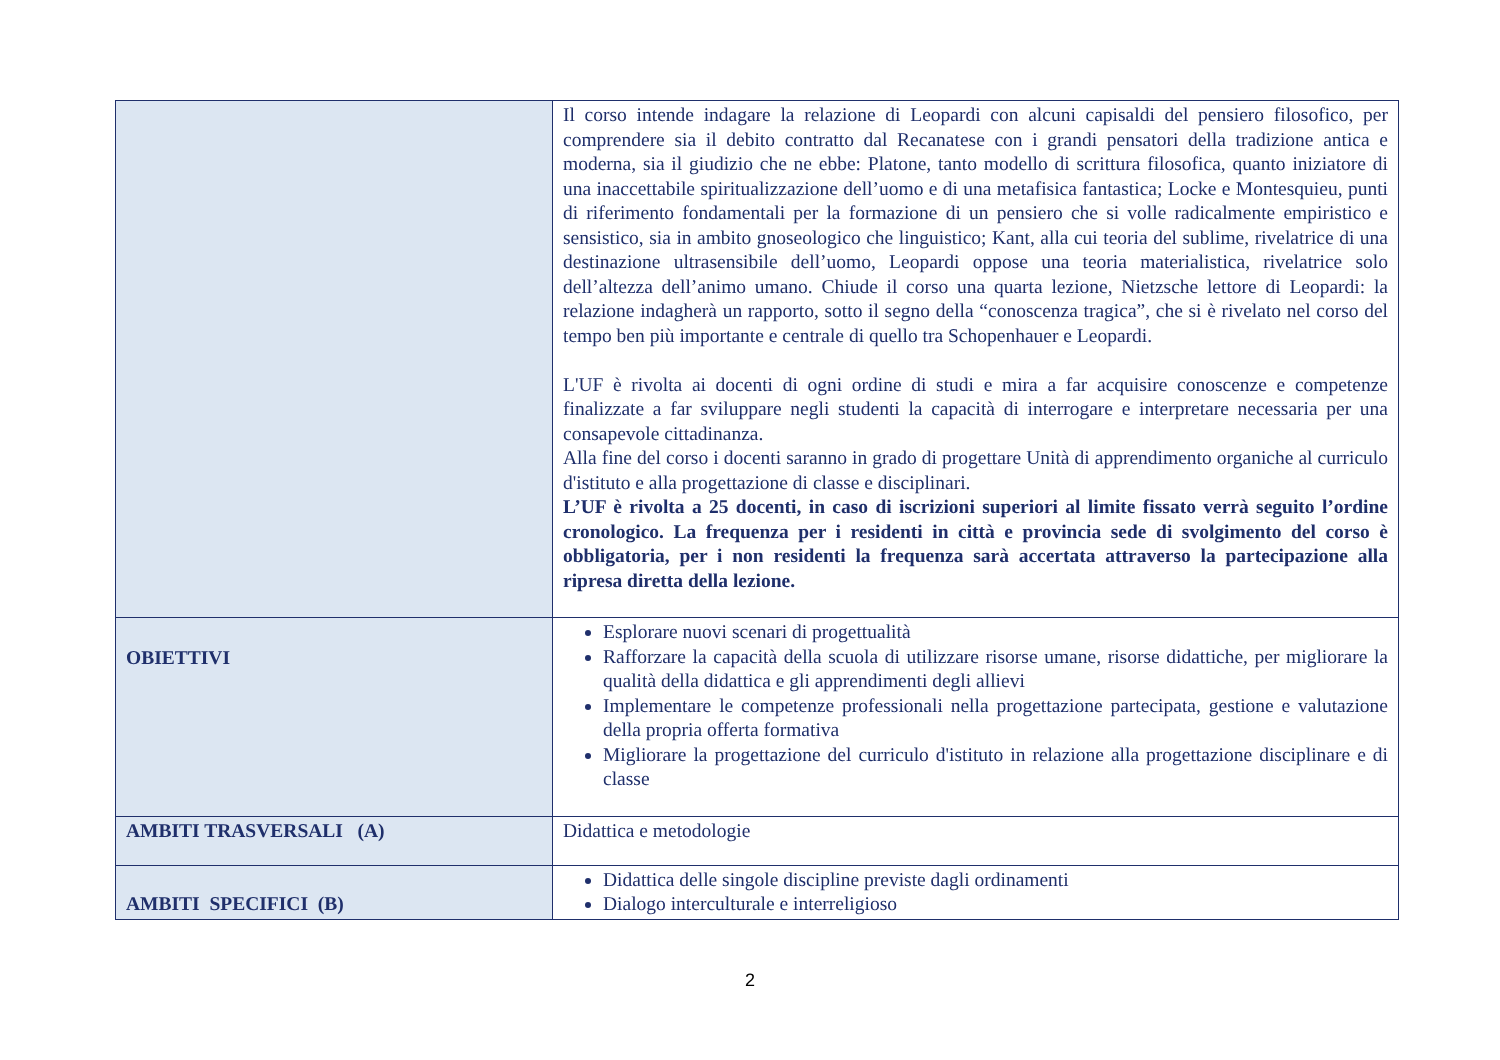| | Il corso intende indagare la relazione di Leopardi con alcuni capisaldi del pensiero filosofico, per comprendere sia il debito contratto dal Recanatese con i grandi pensatori della tradizione antica e moderna, sia il giudizio che ne ebbe: Platone, tanto modello di scrittura filosofica, quanto iniziatore di una inaccettabile spiritualizzazione dell’uomo e di una metafisica fantastica; Locke e Montesquieu, punti di riferimento fondamentali per la formazione di un pensiero che si volle radicalmente empiristico e sensistico, sia in ambito gnoseologico che linguistico; Kant, alla cui teoria del sublime, rivelatrice di una destinazione ultrasensibile dell’uomo, Leopardi oppose una teoria materialistica, rivelatrice solo dell’altezza dell’animo umano. Chiude il corso una quarta lezione, Nietzsche lettore di Leopardi: la relazione indagherà un rapporto, sotto il segno della “conoscenza tragica”, che si è rivelato nel corso del tempo ben più importante e centrale di quello tra Schopenhauer e Leopardi. L'UF è rivolta ai docenti di ogni ordine di studi e mira a far acquisire conoscenze e competenze finalizzate a far sviluppare negli studenti la capacità di interrogare e interpretare necessaria per una consapevole cittadinanza. Alla fine del corso i docenti saranno in grado di progettare Unità di apprendimento organiche al curriculo d'istituto e alla progettazione di classe e disciplinari. L’UF è rivolta a 25 docenti, in caso di iscrizioni superiori al limite fissato verrà seguito l’ordine cronologico. La frequenza per i residenti in città e provincia sede di svolgimento del corso è obbligatoria, per i non residenti la frequenza sarà accertata attraverso la partecipazione alla ripresa diretta della lezione. |
| OBIETTIVI | Esplorare nuovi scenari di progettualità Rafforzare la capacità della scuola di utilizzare risorse umane, risorse didattiche, per migliorare la qualità della didattica e gli apprendimenti degli allievi Implementare le competenze professionali nella progettazione partecipata, gestione e valutazione della propria offerta formativa Migliorare la progettazione del curriculo d'istituto in relazione alla progettazione disciplinare e di classe |
| AMBITI TRASVERSALI (A) | Didattica e metodologie |
| AMBITI SPECIFICI (B) | Didattica delle singole discipline previste dagli ordinamenti Dialogo interculturale e interreligioso |
2